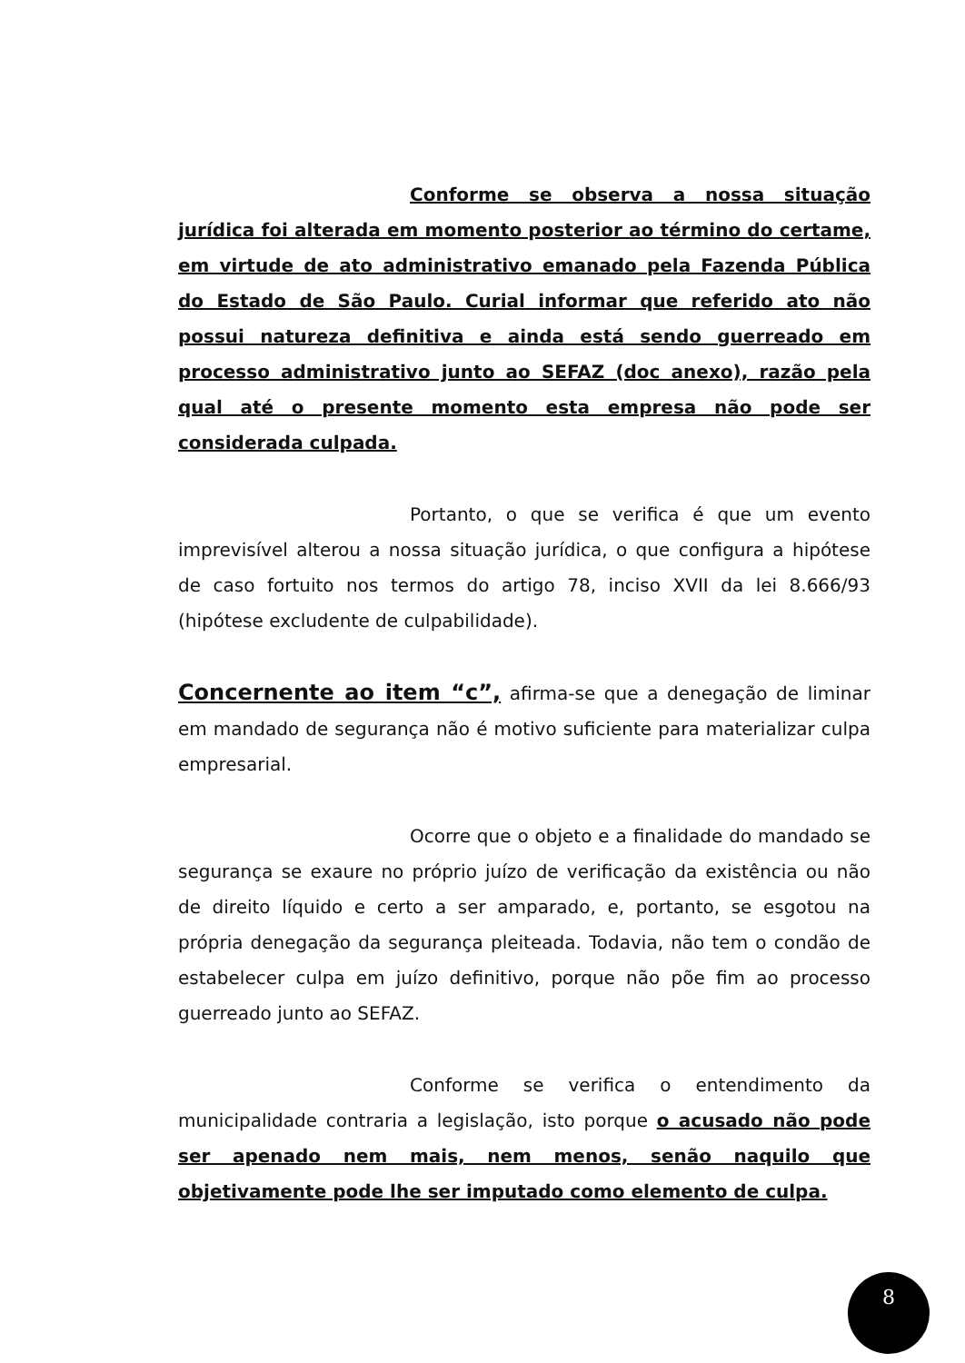Conforme se observa a nossa situação jurídica foi alterada em momento posterior ao término do certame, em virtude de ato administrativo emanado pela Fazenda Pública do Estado de São Paulo. Curial informar que referido ato não possui natureza definitiva e ainda está sendo guerreado em processo administrativo junto ao SEFAZ (doc anexo), razão pela qual até o presente momento esta empresa não pode ser considerada culpada.
Portanto, o que se verifica é que um evento imprevisível alterou a nossa situação jurídica, o que configura a hipótese de caso fortuito nos termos do artigo 78, inciso XVII da lei 8.666/93 (hipótese excludente de culpabilidade).
Concernente ao item “c”, afirma-se que a denegação de liminar em mandado de segurança não é motivo suficiente para materializar culpa empresarial.
Ocorre que o objeto e a finalidade do mandado se segurança se exaure no próprio juízo de verificação da existência ou não de direito líquido e certo a ser amparado, e, portanto, se esgotou na própria denegação da segurança pleiteada. Todavia, não tem o condão de estabelecer culpa em juízo definitivo, porque não põe fim ao processo guerreado junto ao SEFAZ.
Conforme se verifica o entendimento da municipalidade contraria a legislação, isto porque o acusado não pode ser apenado nem mais, nem menos, senão naquilo que objetivamente pode lhe ser imputado como elemento de culpa.
8